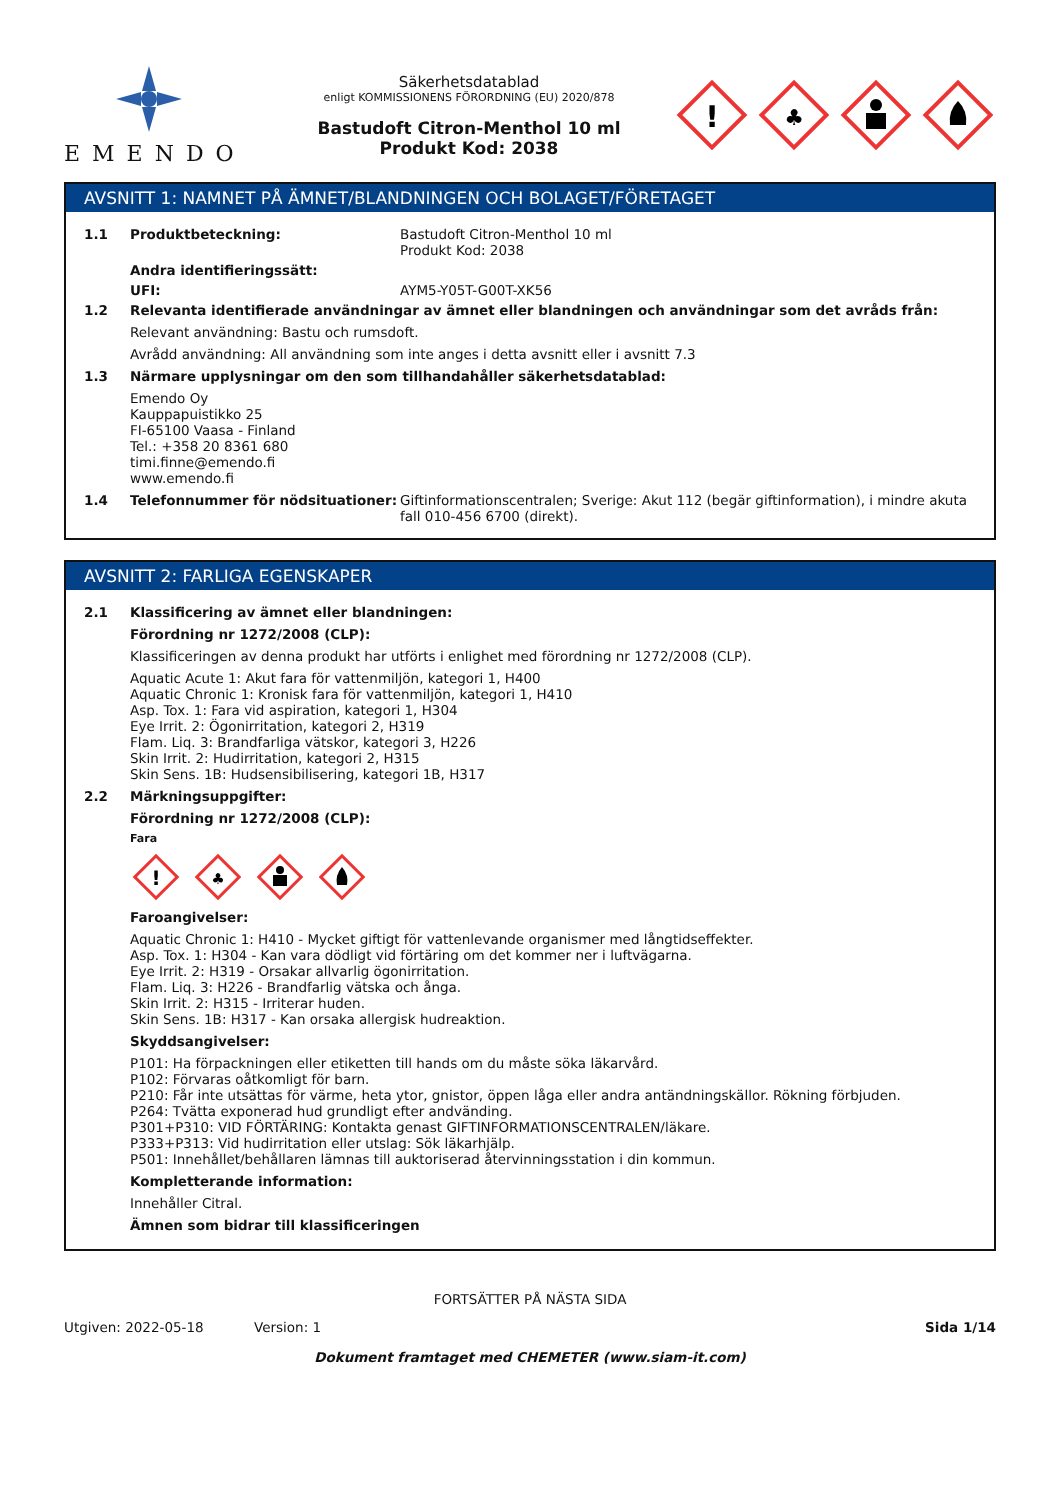EMENDO
Säkerhetsdatablad
enligt KOMMISSIONENS FÖRORDNING (EU) 2020/878
Bastudoft Citron-Menthol 10 ml
Produkt Kod: 2038
!
♣
AVSNITT 1: NAMNET PÅ ÄMNET/BLANDNINGEN OCH BOLAGET/FÖRETAGET
1.1 Produktbeteckning: Bastudoft Citron-Menthol 10 ml
Produkt Kod: 2038
Andra identifieringssätt:
UFI: AYM5-Y05T-G00T-XK56
1.2 Relevanta identifierade användningar av ämnet eller blandningen och användningar som det avråds från:
Relevant användning: Bastu och rumsdoft.
Avrådd användning: All användning som inte anges i detta avsnitt eller i avsnitt 7.3
1.3 Närmare upplysningar om den som tillhandahåller säkerhetsdatablad:
Emendo Oy
Kauppapuistikko 25
FI-65100 Vaasa - Finland
Tel.: +358 20 8361 680
timi.finne@emendo.fi
www.emendo.fi
1.4 Telefonnummer för nödsituationer: Giftinformationscentralen; Sverige: Akut 112 (begär giftinformation), i mindre akuta fall 010-456 6700 (direkt).
AVSNITT 2: FARLIGA EGENSKAPER
2.1 Klassificering av ämnet eller blandningen:
Förordning nr 1272/2008 (CLP):
Klassificeringen av denna produkt har utförts i enlighet med förordning nr 1272/2008 (CLP).
Aquatic Acute 1: Akut fara för vattenmiljön, kategori 1, H400
Aquatic Chronic 1: Kronisk fara för vattenmiljön, kategori 1, H410
Asp. Tox. 1: Fara vid aspiration, kategori 1, H304
Eye Irrit. 2: Ögonirritation, kategori 2, H319
Flam. Liq. 3: Brandfarliga vätskor, kategori 3, H226
Skin Irrit. 2: Hudirritation, kategori 2, H315
Skin Sens. 1B: Hudsensibilisering, kategori 1B, H317
2.2 Märkningsuppgifter:
Förordning nr 1272/2008 (CLP):
Fara
!
♣
Faroangivelser:
Aquatic Chronic 1: H410 - Mycket giftigt för vattenlevande organismer med långtidseffekter.
Asp. Tox. 1: H304 - Kan vara dödligt vid förtäring om det kommer ner i luftvägarna.
Eye Irrit. 2: H319 - Orsakar allvarlig ögonirritation.
Flam. Liq. 3: H226 - Brandfarlig vätska och ånga.
Skin Irrit. 2: H315 - Irriterar huden.
Skin Sens. 1B: H317 - Kan orsaka allergisk hudreaktion.
Skyddsangivelser:
P101: Ha förpackningen eller etiketten till hands om du måste söka läkarvård.
P102: Förvaras oåtkomligt för barn.
P210: Får inte utsättas för värme, heta ytor, gnistor, öppen låga eller andra antändningskällor. Rökning förbjuden.
P264: Tvätta exponerad hud grundligt efter andvänding.
P301+P310: VID FÖRTÄRING: Kontakta genast GIFTINFORMATIONSCENTRALEN/läkare.
P333+P313: Vid hudirritation eller utslag: Sök läkarhjälp.
P501: Innehållet/behållaren lämnas till auktoriserad återvinningsstation i din kommun.
Kompletterande information:
Innehåller Citral.
Ämnen som bidrar till klassificeringen
FORTSÄTTER PÅ NÄSTA SIDA
Utgiven: 2022-05-18 Version: 1 Sida 1/14
Dokument framtaget med CHEMETER (www.siam-it.com)